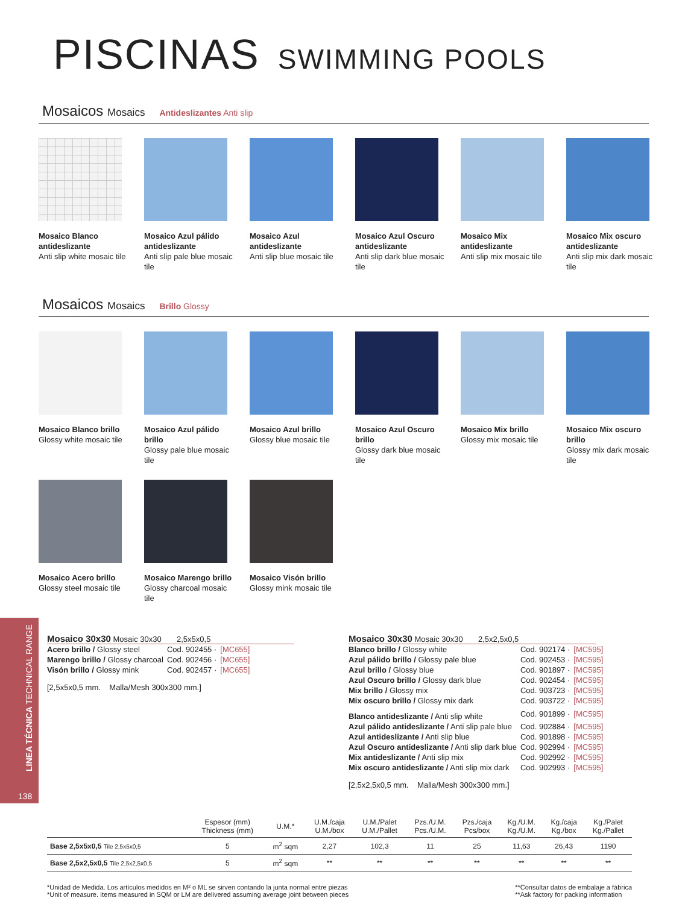PISCINAS SWIMMING POOLS
Mosaicos Mosaics Antideslizantes Anti slip
Mosaico Blanco antideslizante
Anti slip white mosaic tile
Mosaico Azul pálido antideslizante
Anti slip pale blue mosaic tile
Mosaico Azul antideslizante
Anti slip blue mosaic tile
Mosaico Azul Oscuro antideslizante
Anti slip dark blue mosaic tile
Mosaico Mix antideslizante
Anti slip mix mosaic tile
Mosaico Mix oscuro antideslizante
Anti slip mix dark mosaic tile
Mosaicos Mosaics Brillo Glossy
Mosaico Blanco brillo
Glossy white mosaic tile
Mosaico Azul pálido brillo
Glossy pale blue mosaic tile
Mosaico Azul brillo
Glossy blue mosaic tile
Mosaico Azul Oscuro brillo
Glossy dark blue mosaic tile
Mosaico Mix brillo
Glossy mix mosaic tile
Mosaico Mix oscuro brillo
Glossy mix dark mosaic tile
Mosaico Acero brillo
Glossy steel mosaic tile
Mosaico Marengo brillo
Glossy charcoal mosaic tile
Mosaico Visón brillo
Glossy mink mosaic tile
138
Mosaico 30x30 Mosaic 30x30 2,5x5x0,5
| Acero brillo / Glossy steel | Cod. 902455 · | [MC655] |
| Marengo brillo / Glossy charcoal | Cod. 902456 · | [MC655] |
| Visón brillo / Glossy mink | Cod. 902457 · | [MC655] |
[2,5x5x0,5 mm. Malla/Mesh 300x300 mm.]
Mosaico 30x30 Mosaic 30x30 2,5x2,5x0,5
| Blanco brillo / Glossy white | Cod. 902174 · | [MC595] |
| Azul pálido brillo / Glossy pale blue | Cod. 902453 · | [MC595] |
| Azul brillo / Glossy blue | Cod. 901897 · | [MC595] |
| Azul Oscuro brillo / Glossy dark blue | Cod. 902454 · | [MC595] |
| Mix brillo / Glossy mix | Cod. 903723 · | [MC595] |
| Mix oscuro brillo / Glossy mix dark | Cod. 903722 · | [MC595] |
| Blanco antideslizante / Anti slip white | Cod. 901899 · | [MC595] |
| Azul pálido antideslizante / Anti slip pale blue | Cod. 902884 · | [MC595] |
| Azul antideslizante / Anti slip blue | Cod. 901898 · | [MC595] |
| Azul Oscuro antideslizante / Anti slip dark blue | Cod. 902994 · | [MC595] |
| Mix antideslizante / Anti slip mix | Cod. 902992 · | [MC595] |
| Mix oscuro antideslizante / Anti slip mix dark | Cod. 902993 · | [MC595] |
[2,5x2,5x0,5 mm. Malla/Mesh 300x300 mm.]
| | Espesor (mm) Thickness (mm) | U.M.* | U.M./caja U.M./box | U.M./Palet U.M./Pallet | Pzs./U.M. Pcs./U.M. | Pzs./caja Pcs/box | Kg./U.M. Kg./U.M. | Kg./caja Kg./box | Kg./Palet Kg./Pallet |
| --- | --- | --- | --- | --- | --- | --- | --- | --- | --- |
| Base 2,5x5x0,5 Tile 2,5x5x0,5 | 5 | m<sup>2</sup> sqm | 2,27 | 102,3 | 11 | 25 | 11,63 | 26,43 | 1190 |
| Base 2,5x2,5x0,5 Tile 2,5x2,5x0,5 | 5 | m<sup>2</sup> sqm | ** | ** | ** | ** | ** | ** | ** |
*Unidad de Medida. Los artículos medidos en M² o ML se sirven contando la junta normal entre piezas
*Unit of measure. Items measured in SQM or LM are delivered assuming average joint between pieces
**Consultar datos de embalaje a fábrica
**Ask factory for packing information
LINEA TÉCNICA TECHNICAL RANGE